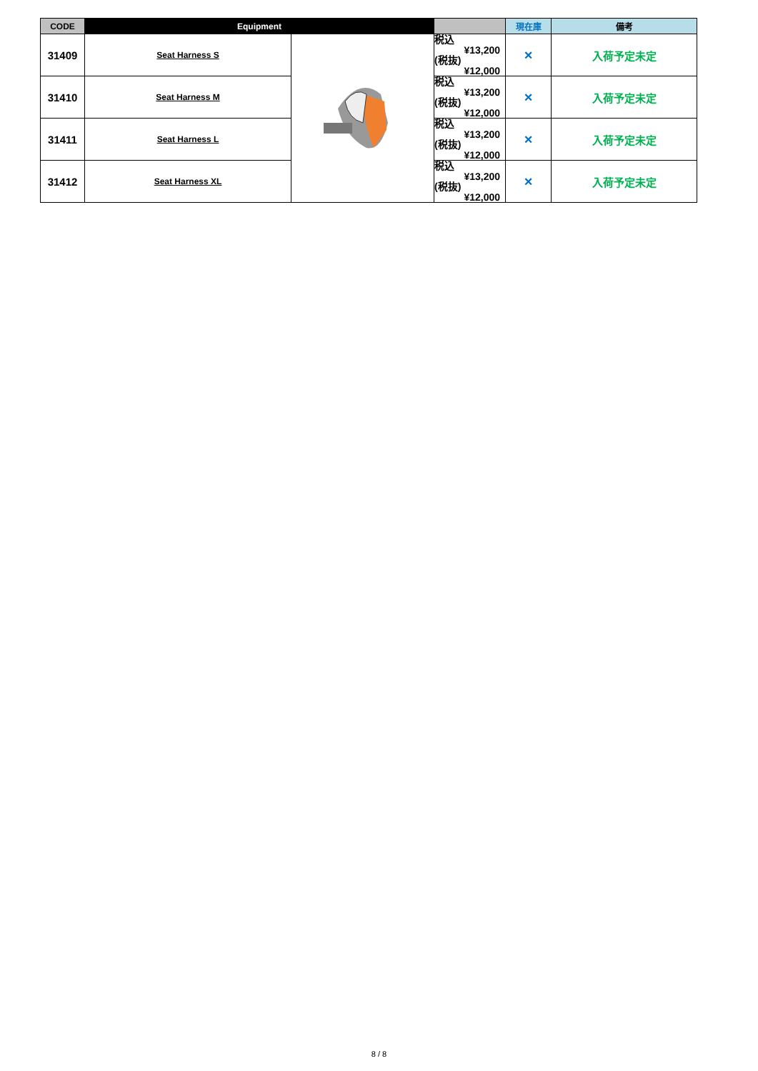| CODE | Equipment | | | 現在庫 | 備考 |
| --- | --- | --- | --- | --- | --- |
| 31409 | Seat Harness S | | 税込 ¥13,200 (税抜) ¥12,000 | × | 入荷予定未定 |
| 31410 | Seat Harness M | | 税込 ¥13,200 (税抜) ¥12,000 | × | 入荷予定未定 |
| 31411 | Seat Harness L | | 税込 ¥13,200 (税抜) ¥12,000 | × | 入荷予定未定 |
| 31412 | Seat Harness XL | | 税込 ¥13,200 (税抜) ¥12,000 | × | 入荷予定未定 |
8 / 8